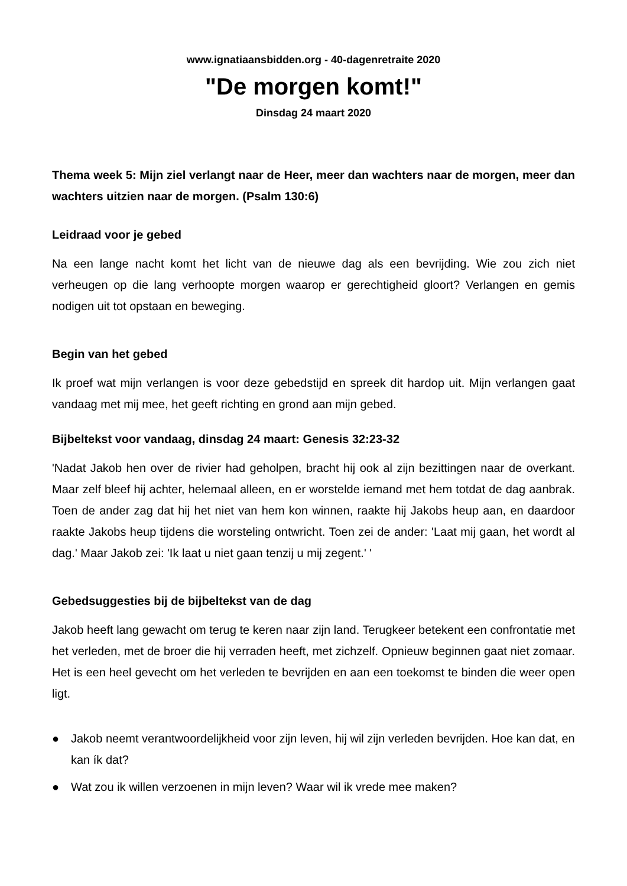www.ignatiaansbidden.org - 40-dagenretraite 2020
"De morgen komt!"
Dinsdag 24 maart 2020
Thema week 5: Mijn ziel verlangt naar de Heer, meer dan wachters naar de morgen, meer dan wachters uitzien naar de morgen. (Psalm 130:6)
Leidraad voor je gebed
Na een lange nacht komt het licht van de nieuwe dag als een bevrijding. Wie zou zich niet verheugen op die lang verhoopte morgen waarop er gerechtigheid gloort? Verlangen en gemis nodigen uit tot opstaan en beweging.
Begin van het gebed
Ik proef wat mijn verlangen is voor deze gebedstijd en spreek dit hardop uit. Mijn verlangen gaat vandaag met mij mee, het geeft richting en grond aan mijn gebed.
Bijbeltekst voor vandaag, dinsdag 24 maart: Genesis 32:23-32
'Nadat Jakob hen over de rivier had geholpen, bracht hij ook al zijn bezittingen naar de overkant. Maar zelf bleef hij achter, helemaal alleen, en er worstelde iemand met hem totdat de dag aanbrak. Toen de ander zag dat hij het niet van hem kon winnen, raakte hij Jakobs heup aan, en daardoor raakte Jakobs heup tijdens die worsteling ontwricht. Toen zei de ander: 'Laat mij gaan, het wordt al dag.' Maar Jakob zei: 'Ik laat u niet gaan tenzij u mij zegent.' '
Gebedsuggesties bij de bijbeltekst van de dag
Jakob heeft lang gewacht om terug te keren naar zijn land. Terugkeer betekent een confrontatie met het verleden, met de broer die hij verraden heeft, met zichzelf. Opnieuw beginnen gaat niet zomaar. Het is een heel gevecht om het verleden te bevrijden en aan een toekomst te binden die weer open ligt.
● Jakob neemt verantwoordelijkheid voor zijn leven, hij wil zijn verleden bevrijden. Hoe kan dat, en kan ík dat?
● Wat zou ik willen verzoenen in mijn leven? Waar wil ik vrede mee maken?